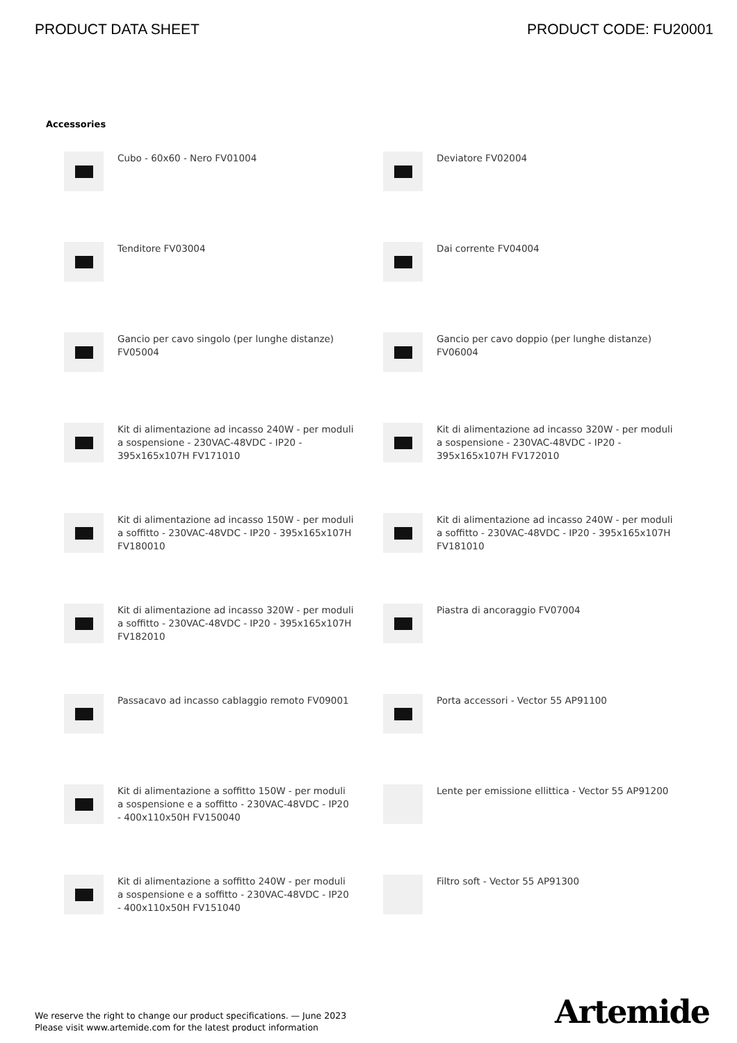PRODUCT DATA SHEET PRODUCT CODE: FU20001
Accessories
Cubo - 60x60 - Nero FV01004
Deviatore FV02004
Tenditore FV03004
Dai corrente FV04004
Gancio per cavo singolo (per lunghe distanze) FV05004
Gancio per cavo doppio (per lunghe distanze) FV06004
Kit di alimentazione ad incasso 240W - per moduli a sospensione - 230VAC-48VDC - IP20 - 395x165x107H FV171010
Kit di alimentazione ad incasso 320W - per moduli a sospensione - 230VAC-48VDC - IP20 - 395x165x107H FV172010
Kit di alimentazione ad incasso 150W - per moduli a soffitto - 230VAC-48VDC - IP20 - 395x165x107H FV180010
Kit di alimentazione ad incasso 240W - per moduli a soffitto - 230VAC-48VDC - IP20 - 395x165x107H FV181010
Kit di alimentazione ad incasso 320W - per moduli a soffitto - 230VAC-48VDC - IP20 - 395x165x107H FV182010
Piastra di ancoraggio FV07004
Passacavo ad incasso cablaggio remoto FV09001
Porta accessori - Vector 55 AP91100
Kit di alimentazione a soffitto 150W - per moduli a sospensione e a soffitto - 230VAC-48VDC - IP20 - 400x110x50H FV150040
Lente per emissione ellittica - Vector 55 AP91200
Kit di alimentazione a soffitto 240W - per moduli a sospensione e a soffitto - 230VAC-48VDC - IP20 - 400x110x50H FV151040
Filtro soft - Vector 55 AP91300
We reserve the right to change our product specifications. — June 2023
Please visit www.artemide.com for the latest product information
Artemide